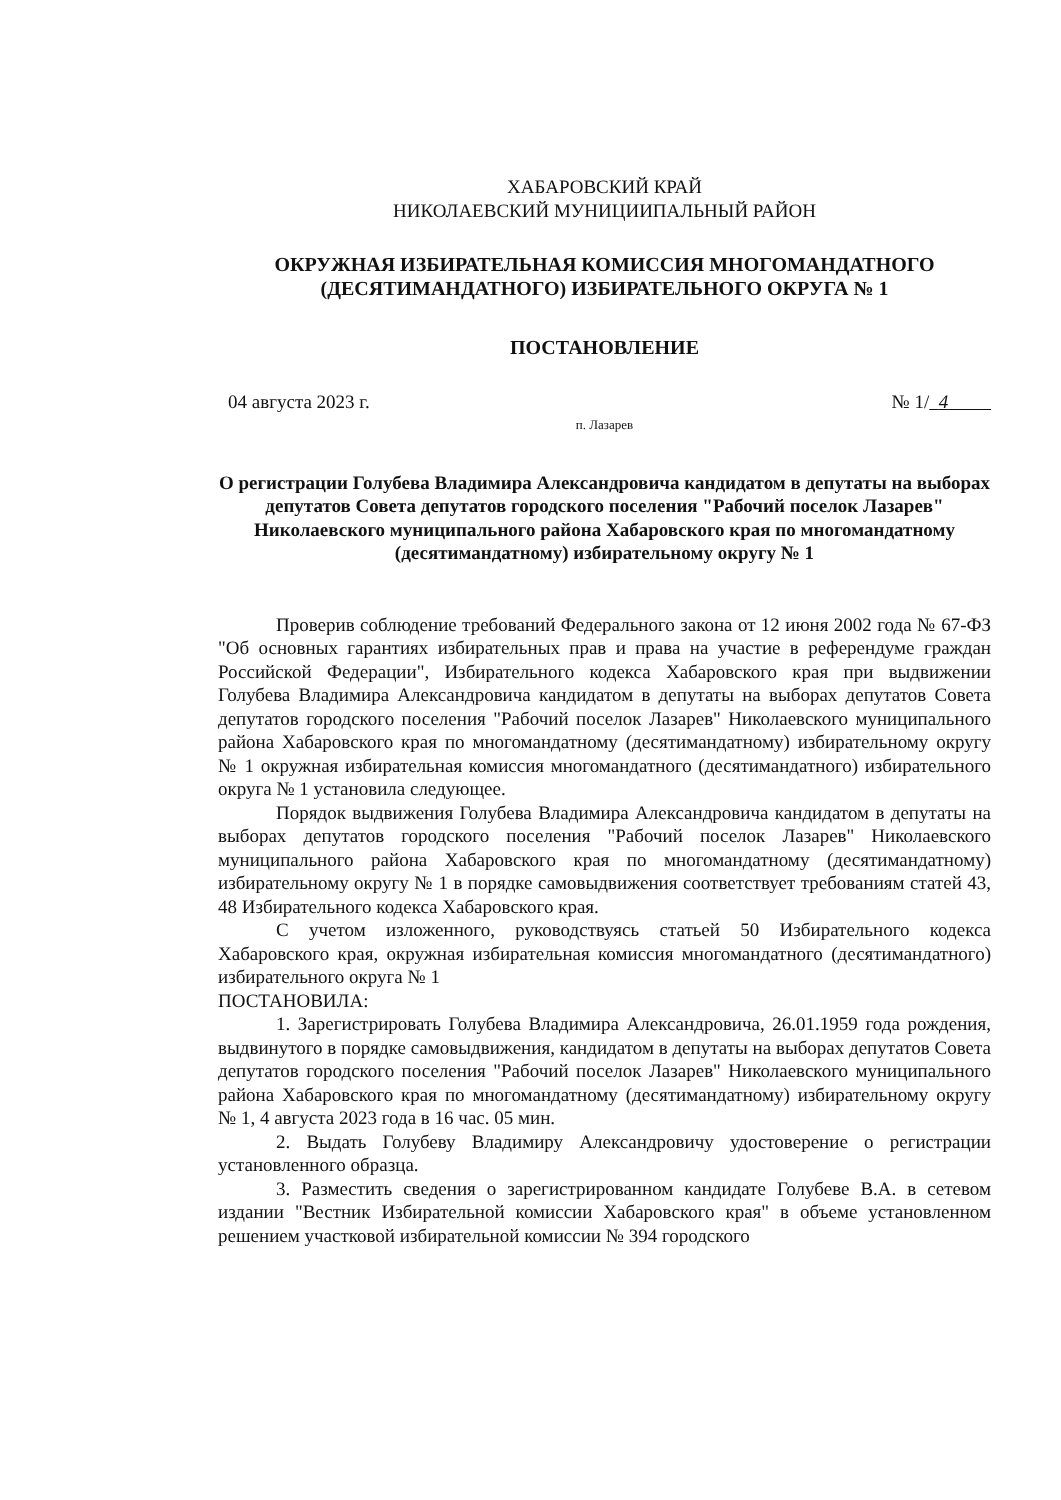ХАБАРОВСКИЙ КРАЙ
НИКОЛАЕВСКИЙ МУНИЦИИПАЛЬНЫЙ РАЙОН
ОКРУЖНАЯ ИЗБИРАТЕЛЬНАЯ КОМИССИЯ МНОГОМАНДАТНОГО (ДЕСЯТИМАНДАТНОГО) ИЗБИРАТЕЛЬНОГО ОКРУГА № 1
ПОСТАНОВЛЕНИЕ
04 августа 2023 г. № 1/ 4
п. Лазарев
О регистрации Голубева Владимира Александровича кандидатом в депутаты на выборах депутатов Совета депутатов городского поселения "Рабочий поселок Лазарев" Николаевского муниципального района Хабаровского края по многомандатному (десятимандатному) избирательному округу № 1
Проверив соблюдение требований Федерального закона от 12 июня 2002 года № 67-ФЗ "Об основных гарантиях избирательных прав и права на участие в референдуме граждан Российской Федерации", Избирательного кодекса Хабаровского края при выдвижении Голубева Владимира Александровича кандидатом в депутаты на выборах депутатов Совета депутатов городского поселения "Рабочий поселок Лазарев" Николаевского муниципального района Хабаровского края по многомандатному (десятимандатному) избирательному округу № 1 окружная избирательная комиссия многомандатного (десятимандатного) избирательного округа № 1 установила следующее.
Порядок выдвижения Голубева Владимира Александровича кандидатом в депутаты на выборах депутатов городского поселения "Рабочий поселок Лазарев" Николаевского муниципального района Хабаровского края по многомандатному (десятимандатному) избирательному округу № 1 в порядке самовыдвижения соответствует требованиям статей 43, 48 Избирательного кодекса Хабаровского края.
С учетом изложенного, руководствуясь статьей 50 Избирательного кодекса Хабаровского края, окружная избирательная комиссия многомандатного (десятимандатного) избирательного округа № 1
ПОСТАНОВИЛА:
1. Зарегистрировать Голубева Владимира Александровича, 26.01.1959 года рождения, выдвинутого в порядке самовыдвижения, кандидатом в депутаты на выборах депутатов Совета депутатов городского поселения "Рабочий поселок Лазарев" Николаевского муниципального района Хабаровского края по многомандатному (десятимандатному) избирательному округу № 1, 4 августа 2023 года в 16 час. 05 мин.
2. Выдать Голубеву Владимиру Александровичу удостоверение о регистрации установленного образца.
3. Разместить сведения о зарегистрированном кандидате Голубеве В.А. в сетевом издании "Вестник Избирательной комиссии Хабаровского края" в объеме установленном решением участковой избирательной комиссии № 394 городского